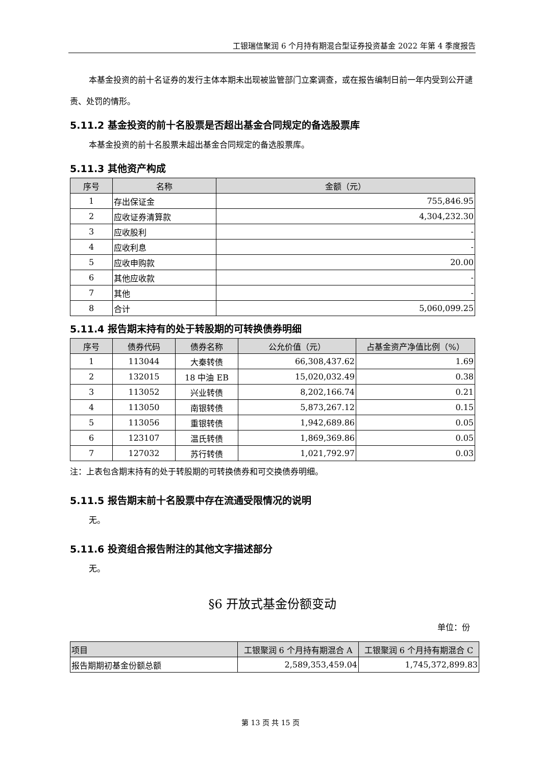工银瑞信聚润 6 个月持有期混合型证券投资基金 2022 年第 4 季度报告
本基金投资的前十名证券的发行主体本期未出现被监管部门立案调查，或在报告编制日前一年内受到公开谴责、处罚的情形。
5.11.2 基金投资的前十名股票是否超出基金合同规定的备选股票库
本基金投资的前十名股票未超出基金合同规定的备选股票库。
5.11.3 其他资产构成
| 序号 | 名称 | 金额（元） |
| --- | --- | --- |
| 1 | 存出保证金 | 755,846.95 |
| 2 | 应收证券清算款 | 4,304,232.30 |
| 3 | 应收股利 | - |
| 4 | 应收利息 | - |
| 5 | 应收申购款 | 20.00 |
| 6 | 其他应收款 | - |
| 7 | 其他 | - |
| 8 | 合计 | 5,060,099.25 |
5.11.4 报告期末持有的处于转股期的可转换债券明细
| 序号 | 债券代码 | 债券名称 | 公允价值（元） | 占基金资产净值比例（%） |
| --- | --- | --- | --- | --- |
| 1 | 113044 | 大秦转债 | 66,308,437.62 | 1.69 |
| 2 | 132015 | 18 中油 EB | 15,020,032.49 | 0.38 |
| 3 | 113052 | 兴业转债 | 8,202,166.74 | 0.21 |
| 4 | 113050 | 南银转债 | 5,873,267.12 | 0.15 |
| 5 | 113056 | 重银转债 | 1,942,689.86 | 0.05 |
| 6 | 123107 | 温氏转债 | 1,869,369.86 | 0.05 |
| 7 | 127032 | 苏行转债 | 1,021,792.97 | 0.03 |
注：上表包含期末持有的处于转股期的可转换债券和可交换债券明细。
5.11.5 报告期末前十名股票中存在流通受限情况的说明
无。
5.11.6 投资组合报告附注的其他文字描述部分
无。
§6 开放式基金份额变动
单位：份
| 项目 | 工银聚润 6 个月持有期混合 A | 工银聚润 6 个月持有期混合 C |
| --- | --- | --- |
| 报告期期初基金份额总额 | 2,589,353,459.04 | 1,745,372,899.83 |
第 13 页 共 15 页